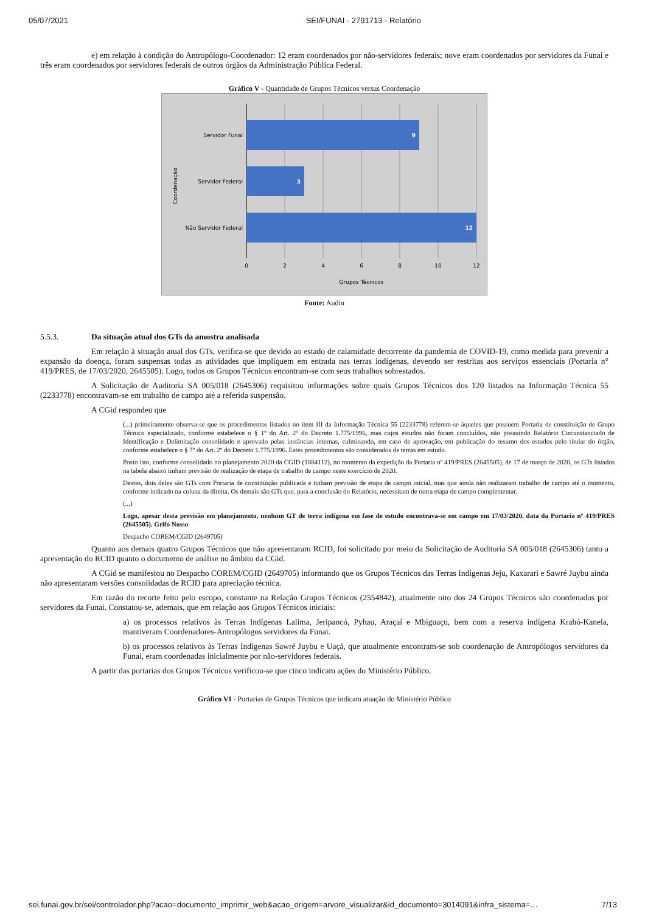05/07/2021 SEI/FUNAI - 2791713 - Relatório
e) em relação à condição do Antropólogo-Coordenador: 12 eram coordenados por não-servidores federais; nove eram coordenados por servidores da Funai e três eram coordenados por servidores federais de outros órgãos da Administração Pública Federal.
Gráfico V - Quantidade de Grupos Técnicos versus Coordenação
9
3
12
Servidor Funai
Servidor Federal
Não Servidor Federal
0
2
4
6
8
10
12
Grupos Técnicos
Coordenação
Fonte: Audin
5.5.3. Da situação atual dos GTs da amostra analisada
Em relação à situação atual dos GTs, verifica-se que devido ao estado de calamidade decorrente da pandemia de COVID-19, como medida para prevenir a expansão da doença, foram suspensas todas as atividades que impliquem em entrada nas terras indígenas, devendo ser restritas aos serviços essenciais (Portaria n° 419/PRES, de 17/03/2020, 2645505). Logo, todos os Grupos Técnicos encontram-se com seus trabalhos sobrestados.
A Solicitação de Auditoria SA 005/018 (2645306) requisitou informações sobre quais Grupos Técnicos dos 120 listados na Informação Técnica 55 (2233778) encontravam-se em trabalho de campo até a referida suspensão.
A CGid respondeu que
(...) primeiramente observa-se que os procedimentos listados no item III da Informação Técnica 55 (2233778) referem-se àqueles que possuem Portaria de constituição de Grupo Técnico especializado, conforme estabelece o § 1º do Art. 2º do Decreto 1.775/1996, mas cujos estudos não foram concluídos, não possuindo Relatório Circunstanciado de Identificação e Delimitação consolidado e aprovado pelas instâncias internas, culminando, em caso de aprovação, em publicação do resumo dos estudos pelo titular do órgão, conforme estabelece o § 7º do Art. 2º do Decreto 1.775/1996. Estes procedimentos são considerados de terras em estudo.
Posto isto, conforme consolidado no planejamento 2020 da CGID (1884112), no momento da expedição da Portaria nº 419/PRES (2645505), de 17 de março de 2020, os GTs listados na tabela abaixo tinham previsão de realização de etapa de trabalho de campo neste exercício de 2020.
Destes, dois deles são GTs com Portaria de constituição publicada e tinham previsão de etapa de campo inicial, mas que ainda não realizaram trabalho de campo até o momento, conforme indicado na coluna da direita. Os demais são GTs que, para a conclusão do Relatório, necessitam de outra etapa de campo complementar.
(...)
Logo, apesar desta previsão em planejamento, nenhum GT de terra indígena em fase de estudo encontrava-se em campo em 17/03/2020, data da Portaria nº 419/PRES (2645505). Grifo Nosso
Despacho COREM/CGID (2649705)
Quanto aos demais quatro Grupos Técnicos que não apresentaram RCID, foi solicitado por meio da Solicitação de Auditoria SA 005/018 (2645306) tanto a apresentação do RCID quanto o documento de análise no âmbito da CGid.
A CGid se manifestou no Despacho COREM/CGID (2649705) informando que os Grupos Técnicos das Terras Indígenas Jeju, Kaxarari e Sawré Juybu ainda não apresentaram versões consolidadas de RCID para apreciação técnica.
Em razão do recorte feito pelo escopo, constante na Relação Grupos Técnicos (2554842), atualmente oito dos 24 Grupos Técnicos são coordenados por servidores da Funai. Constatou-se, ademais, que em relação aos Grupos Técnicos iniciais:
a) os processos relativos às Terras Indígenas Lalima, Jeripancó, Pyhau, Araçaí e Mbiguaçu, bem com a reserva indígena Krahó-Kanela, mantiveram Coordenadores-Antropólogos servidores da Funai.
b) os processos relativos às Terras Indígenas Sawré Juybu e Uaçá, que atualmente encontram-se sob coordenação de Antropólogos servidores da Funai, eram coordenadas inicialmente por não-servidores federais.
A partir das portarias dos Grupos Técnicos verificou-se que cinco indicam ações do Ministério Público.
Gráfico VI - Portarias de Grupos Técnicos que indicam atuação do Ministério Público
sei.funai.gov.br/sei/controlador.php?acao=documento_imprimir_web&acao_origem=arvore_visualizar&id_documento=3014091&infra_sistema=… 7/13